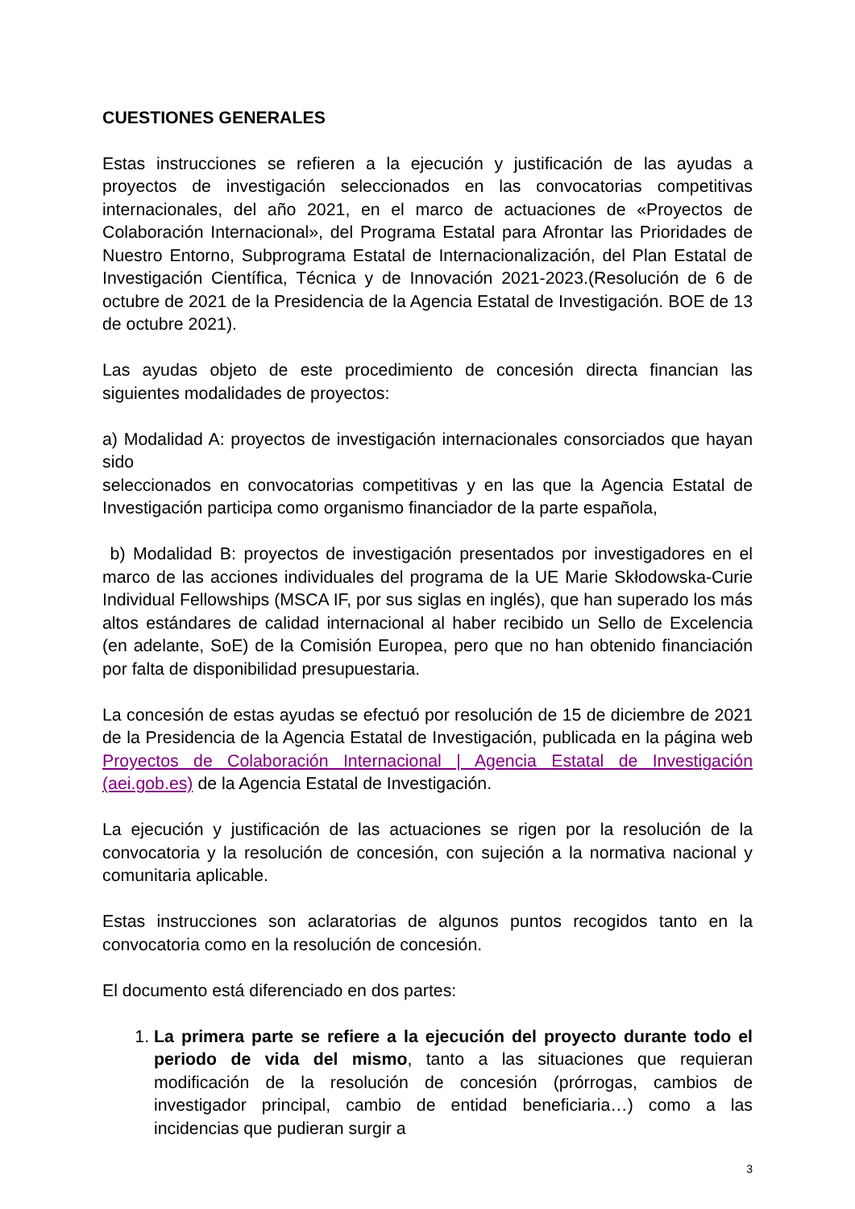CUESTIONES GENERALES
Estas instrucciones se refieren a la ejecución y justificación de las ayudas a proyectos de investigación seleccionados en las convocatorias competitivas internacionales, del año 2021, en el marco de actuaciones de «Proyectos de Colaboración Internacional», del Programa Estatal para Afrontar las Prioridades de Nuestro Entorno, Subprograma Estatal de Internacionalización, del Plan Estatal de Investigación Científica, Técnica y de Innovación 2021-2023.(Resolución de 6 de octubre de 2021 de la Presidencia de la Agencia Estatal de Investigación. BOE de 13 de octubre 2021).
Las ayudas objeto de este procedimiento de concesión directa financian las siguientes modalidades de proyectos:
a) Modalidad A: proyectos de investigación internacionales consorciados que hayan sido
seleccionados en convocatorias competitivas y en las que la Agencia Estatal de Investigación participa como organismo financiador de la parte española,
b) Modalidad B: proyectos de investigación presentados por investigadores en el marco de las acciones individuales del programa de la UE Marie Skłodowska-Curie Individual Fellowships (MSCA IF, por sus siglas en inglés), que han superado los más altos estándares de calidad internacional al haber recibido un Sello de Excelencia (en adelante, SoE) de la Comisión Europea, pero que no han obtenido financiación por falta de disponibilidad presupuestaria.
La concesión de estas ayudas se efectuó por resolución de 15 de diciembre de 2021 de la Presidencia de la Agencia Estatal de Investigación, publicada en la página web Proyectos de Colaboración Internacional | Agencia Estatal de Investigación (aei.gob.es) de la Agencia Estatal de Investigación.
La ejecución y justificación de las actuaciones se rigen por la resolución de la convocatoria y la resolución de concesión, con sujeción a la normativa nacional y comunitaria aplicable.
Estas instrucciones son aclaratorias de algunos puntos recogidos tanto en la convocatoria como en la resolución de concesión.
El documento está diferenciado en dos partes:
1. La primera parte se refiere a la ejecución del proyecto durante todo el periodo de vida del mismo, tanto a las situaciones que requieran modificación de la resolución de concesión (prórrogas, cambios de investigador principal, cambio de entidad beneficiaria…) como a las incidencias que pudieran surgir a
3